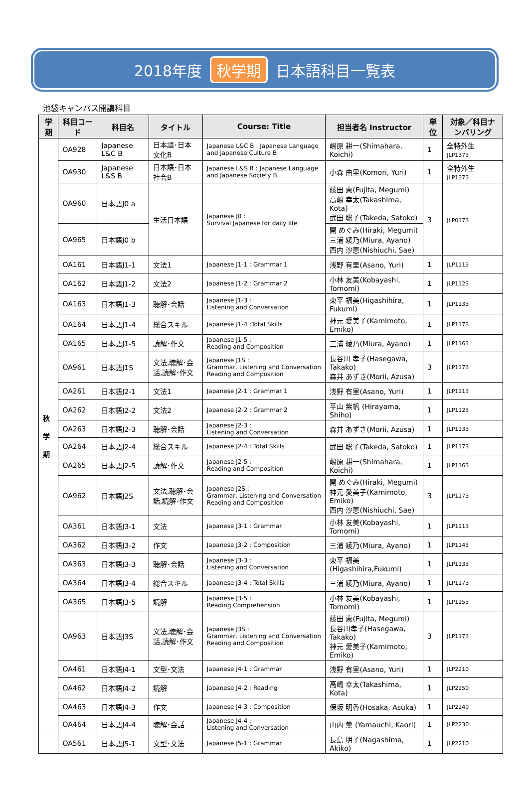2018年度 秋学期 日本語科目一覧表
池袋キャンパス開講科目
| 学期 | 科目コード | 科目名 | タイトル | Course: Title | 担当者名 Instructor | 単位 | 対象／科目ナンバリング |
| --- | --- | --- | --- | --- | --- | --- | --- |
| 秋 学 期 | OA928 | Japanese L&C B | 日本語･日本文化B | Japanese L&C B : Japanese Language and Japanese Culture B | 嶋原 耕一(Shimahara, Koichi) | 1 | 全特外生 JLP1373 |
| | OA930 | Japanese L&S B | 日本語･日本社会B | Japanese L&S B : Japanese Language and Japanese Society B | 小森 由里(Komori, Yuri) | 1 | 全特外生 JLP1373 |
| | OA960 | 日本語J0 a | 生活日本語 | Japanese J0 : Survival Japanese for daily life | 藤田 恵(Fujita, Megumi) 高嶋 幸太(Takashima, Kota) 武田 聡子(Takeda, Satoko) | 3 | JLP0173 |
| | OA965 | 日本語J0 b | | | 開 めぐみ(Hiraki, Megumi) 三浦 綾乃(Miura, Ayano) 西内 沙恵(Nishiuchi, Sae) | | |
| | OA161 | 日本語J1-1 | 文法1 | Japanese J1-1 : Grammar 1 | 浅野 有里(Asano, Yuri) | 1 | JLP1113 |
| | OA162 | 日本語J1-2 | 文法2 | Japanese J1-2 : Grammar 2 | 小林 友美(Kobayashi, Tomomi) | 1 | JLP1123 |
| | OA163 | 日本語J1-3 | 聴解･会話 | Japanese J1-3 : Listening and Conversation | 東平 福美(Higashihira, Fukumi) | 1 | JLP1133 |
| | OA164 | 日本語J1-4 | 総合スキル | Japanese J1-4 :Total Skills | 神元 愛美子(Kamimoto, Emiko) | 1 | JLP1173 |
| | OA165 | 日本語J1-5 | 読解･作文 | Japanese J1-5 : Reading and Composition | 三浦 綾乃(Miura, Ayano) | 1 | JLP1163 |
| | OA961 | 日本語J1S | 文法,聴解･会話,読解･作文 | Japanese J1S : Grammar, Listening and Conversation Reading and Composition | 長谷川 孝子(Hasegawa, Takako) 森井 あずさ(Morii, Azusa) | 3 | JLP1173 |
| | OA261 | 日本語J2-1 | 文法1 | Japanese J2-1 : Grammar 1 | 浅野 有里(Asano, Yuri) | 1 | JLP1113 |
| | OA262 | 日本語J2-2 | 文法2 | Japanese J2-2 : Grammar 2 | 平山 紫帆 (Hirayama, Shiho) | 1 | JLP1123 |
| | OA263 | 日本語J2-3 | 聴解･会話 | Japanese J2-3 : Listening and Conversation | 森井 あずさ(Morii, Azusa) | 1 | JLP1133 |
| | OA264 | 日本語J2-4 | 総合スキル | Japanese J2-4 : Total Skills | 武田 聡子(Takeda, Satoko) | 1 | JLP1173 |
| | OA265 | 日本語J2-5 | 読解･作文 | Japanese J2-5 : Reading and Composition | 嶋原 耕一(Shimahara, Koichi) | 1 | JLP1163 |
| | OA962 | 日本語J2S | 文法,聴解･会話,読解･作文 | Japanese J2S : Grammar, Listening and Conversation Reading and Composition | 開 めぐみ(Hiraki, Megumi) 神元 愛美子(Kamimoto, Emiko) 西内 沙恵(Nishiuchi, Sae) | 3 | JLP1173 |
| | OA361 | 日本語J3-1 | 文法 | Japanese J3-1 : Grammar | 小林 友美(Kobayashi, Tomomi) | 1 | JLP1113 |
| | OA362 | 日本語J3-2 | 作文 | Japanese J3-2 : Composition | 三浦 綾乃(Miura, Ayano) | 1 | JLP1143 |
| | OA363 | 日本語J3-3 | 聴解･会話 | Japanese J3-3 : Listening and Conversation | 東平 福美(Higashihira,Fukumi) | 1 | JLP1133 |
| | OA364 | 日本語J3-4 | 総合スキル | Japanese J3-4 : Total Skills | 三浦 綾乃(Miura, Ayano) | 1 | JLP1173 |
| | OA365 | 日本語J3-5 | 読解 | Japanese J3-5 : Reading Comprehension | 小林 友美(Kobayashi, Tomomi) | 1 | JLP1153 |
| | OA963 | 日本語J3S | 文法,聴解･会話,読解･作文 | Japanese J3S : Grammar, Listening and Conversation Reading and Composition | 藤田 恵(Fujita, Megumi) 長谷川孝子(Hasegawa, Takako) 神元 愛美子(Kamimoto, Emiko) | 3 | JLP1173 |
| | OA461 | 日本語J4-1 | 文型･文法 | Japanese J4-1 : Grammar | 浅野 有里(Asano, Yuri) | 1 | JLP2210 |
| | OA462 | 日本語J4-2 | 読解 | Japanese J4-2 : Reading | 高嶋 幸太(Takashima, Kota) | 1 | JLP2250 |
| | OA463 | 日本語J4-3 | 作文 | Japanese J4-3 : Composition | 保坂 明香(Hosaka, Asuka) | 1 | JLP2240 |
| | OA464 | 日本語J4-4 | 聴解･会話 | Japanese J4-4 : Listening and Conversation | 山内 薫 (Yamauchi, Kaori) | 1 | JLP2230 |
| | OA561 | 日本語J5-1 | 文型･文法 | Japanese J5-1 : Grammar | 長島 明子(Nagashima, Akiko) | 1 | JLP2210 |